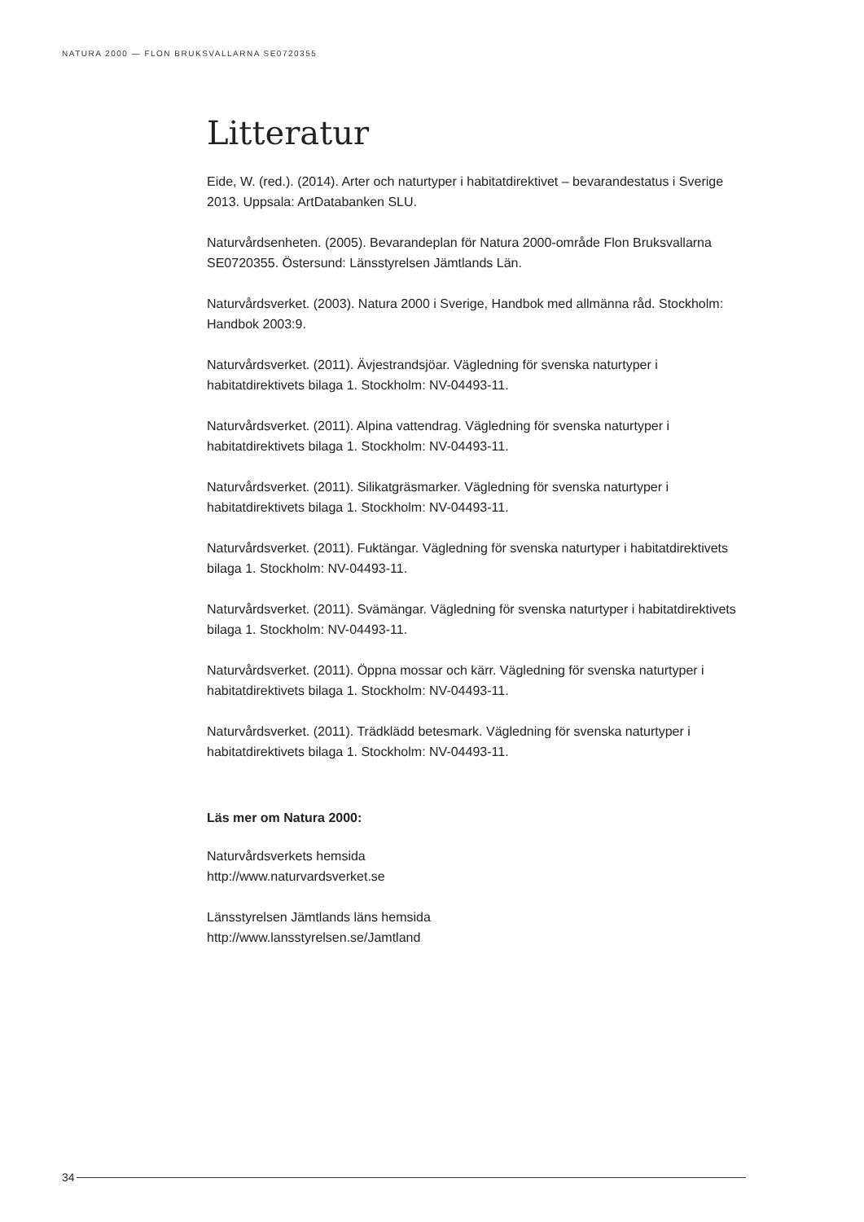NATURA 2000 — FLON BRUKSVALLARNA SE0720355
Litteratur
Eide, W. (red.). (2014). Arter och naturtyper i habitatdirektivet – bevarandestatus i Sverige 2013. Uppsala: ArtDatabanken SLU.
Naturvårdsenheten. (2005). Bevarandeplan för Natura 2000-område Flon Bruksvallarna SE0720355. Östersund: Länsstyrelsen Jämtlands Län.
Naturvårdsverket. (2003). Natura 2000 i Sverige, Handbok med allmänna råd. Stockholm: Handbok 2003:9.
Naturvårdsverket. (2011). Ävjestrandsjöar. Vägledning för svenska naturtyper i habitatdirektivets bilaga 1. Stockholm: NV-04493-11.
Naturvårdsverket. (2011). Alpina vattendrag. Vägledning för svenska naturtyper i habitatdirektivets bilaga 1. Stockholm: NV-04493-11.
Naturvårdsverket. (2011). Silikatgräsmarker. Vägledning för svenska naturtyper i habitatdirektivets bilaga 1. Stockholm: NV-04493-11.
Naturvårdsverket. (2011). Fuktängar. Vägledning för svenska naturtyper i habitatdirektivets bilaga 1. Stockholm: NV-04493-11.
Naturvårdsverket. (2011). Svämängar. Vägledning för svenska naturtyper i habitatdirektivets bilaga 1. Stockholm: NV-04493-11.
Naturvårdsverket. (2011). Öppna mossar och kärr. Vägledning för svenska naturtyper i habitatdirektivets bilaga 1. Stockholm: NV-04493-11.
Naturvårdsverket. (2011). Trädklädd betesmark. Vägledning för svenska naturtyper i habitatdirektivets bilaga 1. Stockholm: NV-04493-11.
Läs mer om Natura 2000:
Naturvårdsverkets hemsida
http://www.naturvardsverket.se
Länsstyrelsen Jämtlands läns hemsida
http://www.lansstyrelsen.se/Jamtland
34